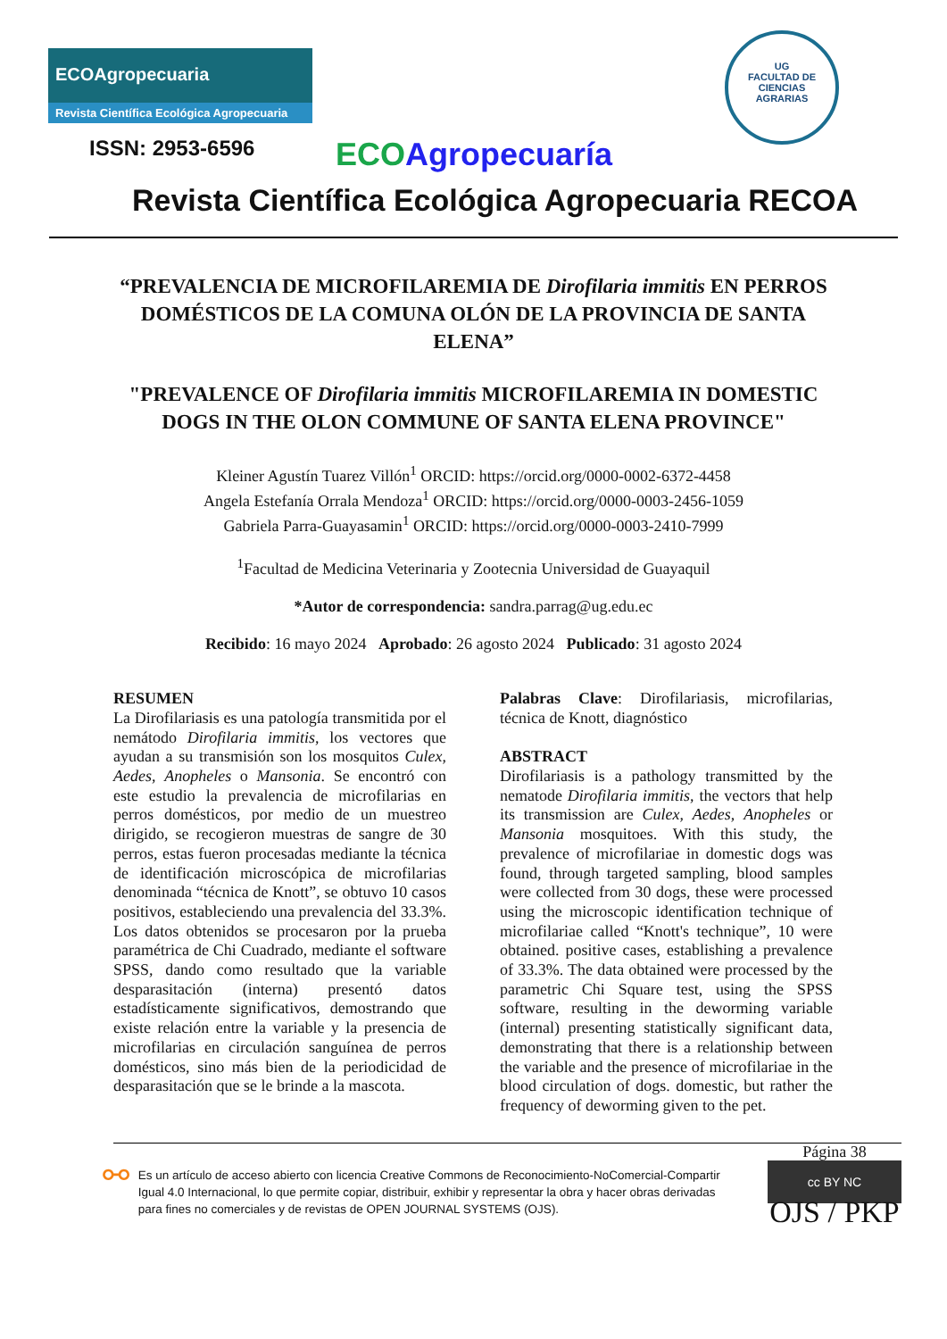ECOAgropecuaria
Revista Científica Ecológica Agropecuaria
UG
FACULTAD DE
CIENCIAS
AGRARIAS
ISSN: 2953-6596 ECO Agropecuaría
Revista Científica Ecológica Agropecuaria RECOA
“PREVALENCIA DE MICROFILAREMIA DE Dirofilaria immitis EN PERROS DOMÉSTICOS DE LA COMUNA OLÓN DE LA PROVINCIA DE SANTA ELENA”
"PREVALENCE OF Dirofilaria immitis MICROFILAREMIA IN DOMESTIC DOGS IN THE OLON COMMUNE OF SANTA ELENA PROVINCE"
Kleiner Agustín Tuarez Villón<sup>1</sup> ORCID: https://orcid.org/0000-0002-6372-4458
Angela Estefanía Orrala Mendoza<sup>1</sup> ORCID: https://orcid.org/0000-0003-2456-1059
Gabriela Parra-Guayasamin<sup>1</sup> ORCID: https://orcid.org/0000-0003-2410-7999
<sup>1</sup> Facultad de Medicina Veterinaria y Zootecnia Universidad de Guayaquil
*Autor de correspondencia: sandra.parrag@ug.edu.ec
Recibido: 16 mayo 2024 Aprobado: 26 agosto 2024 Publicado: 31 agosto 2024
RESUMEN
La Dirofilariasis es una patología transmitida por el nemátodo Dirofilaria immitis, los vectores que ayudan a su transmisión son los mosquitos Culex, Aedes, Anopheles o Mansonia. Se encontró con este estudio la prevalencia de microfilarias en perros domésticos, por medio de un muestreo dirigido, se recogieron muestras de sangre de 30 perros, estas fueron procesadas mediante la técnica de identificación microscópica de microfilarias denominada “técnica de Knott”, se obtuvo 10 casos positivos, estableciendo una prevalencia del 33.3%. Los datos obtenidos se procesaron por la prueba paramétrica de Chi Cuadrado, mediante el software SPSS, dando como resultado que la variable desparasitación (interna) presentó datos estadísticamente significativos, demostrando que existe relación entre la variable y la presencia de microfilarias en circulación sanguínea de perros domésticos, sino más bien de la periodicidad de desparasitación que se le brinde a la mascota.
Palabras Clave: Dirofilariasis, microfilarias, técnica de Knott, diagnóstico
ABSTRACT
Dirofilariasis is a pathology transmitted by the nematode Dirofilaria immitis, the vectors that help its transmission are Culex, Aedes, Anopheles or Mansonia mosquitoes. With this study, the prevalence of microfilariae in domestic dogs was found, through targeted sampling, blood samples were collected from 30 dogs, these were processed using the microscopic identification technique of microfilariae called “Knott's technique”, 10 were obtained. positive cases, establishing a prevalence of 33.3%. The data obtained were processed by the parametric Chi Square test, using the SPSS software, resulting in the deworming variable (internal) presenting statistically significant data, demonstrating that there is a relationship between the variable and the presence of microfilariae in the blood circulation of dogs. domestic, but rather the frequency of deworming given to the pet.
⚯
Es un artículo de acceso abierto con licencia Creative Commons de Reconocimiento-NoComercial-Compartir Igual 4.0 Internacional, lo que permite copiar, distribuir, exhibir y representar la obra y hacer obras derivadas para fines no comerciales y de revistas de OPEN JOURNAL SYSTEMS (OJS).
Página 38
cc BY NC
OJS / PKP